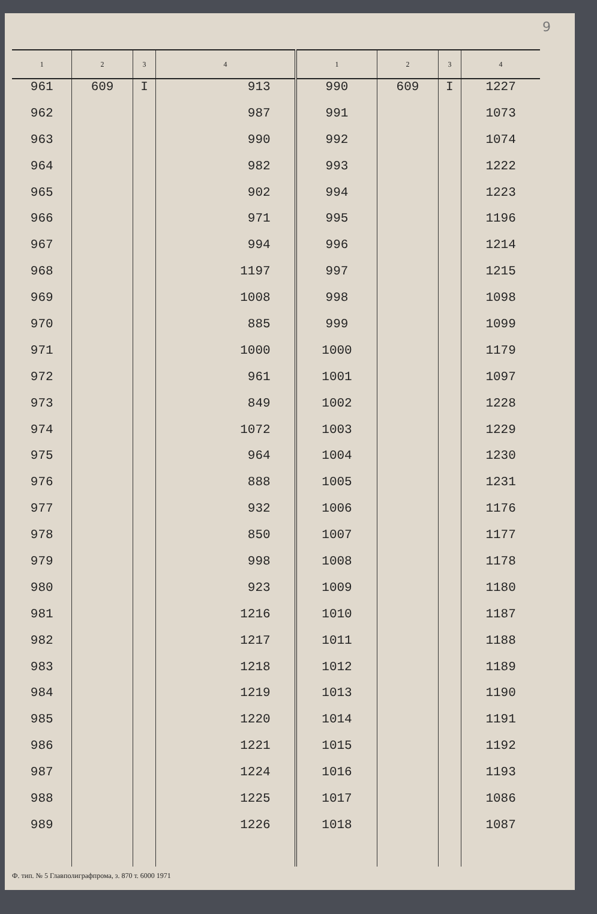9
| 1 | 2 | 3 | 4 | 1 | 2 | 3 | 4 |
| --- | --- | --- | --- | --- | --- | --- | --- |
| 961 | 609 | I | 913 | 990 | 609 | I | 1227 |
| 962 | | | 987 | 991 | | | 1073 |
| 963 | | | 990 | 992 | | | 1074 |
| 964 | | | 982 | 993 | | | 1222 |
| 965 | | | 902 | 994 | | | 1223 |
| 966 | | | 971 | 995 | | | 1196 |
| 967 | | | 994 | 996 | | | 1214 |
| 968 | | | 1197 | 997 | | | 1215 |
| 969 | | | 1008 | 998 | | | 1098 |
| 970 | | | 885 | 999 | | | 1099 |
| 971 | | | 1000 | 1000 | | | 1179 |
| 972 | | | 961 | 1001 | | | 1097 |
| 973 | | | 849 | 1002 | | | 1228 |
| 974 | | | 1072 | 1003 | | | 1229 |
| 975 | | | 964 | 1004 | | | 1230 |
| 976 | | | 888 | 1005 | | | 1231 |
| 977 | | | 932 | 1006 | | | 1176 |
| 978 | | | 850 | 1007 | | | 1177 |
| 979 | | | 998 | 1008 | | | 1178 |
| 980 | | | 923 | 1009 | | | 1180 |
| 981 | | | 1216 | 1010 | | | 1187 |
| 982 | | | 1217 | 1011 | | | 1188 |
| 983 | | | 1218 | 1012 | | | 1189 |
| 984 | | | 1219 | 1013 | | | 1190 |
| 985 | | | 1220 | 1014 | | | 1191 |
| 986 | | | 1221 | 1015 | | | 1192 |
| 987 | | | 1224 | 1016 | | | 1193 |
| 988 | | | 1225 | 1017 | | | 1086 |
| 989 | | | 1226 | 1018 | | | 1087 |
Ф. тип. № 5 Главполиграфпрома, з. 870 т. 6000 1971